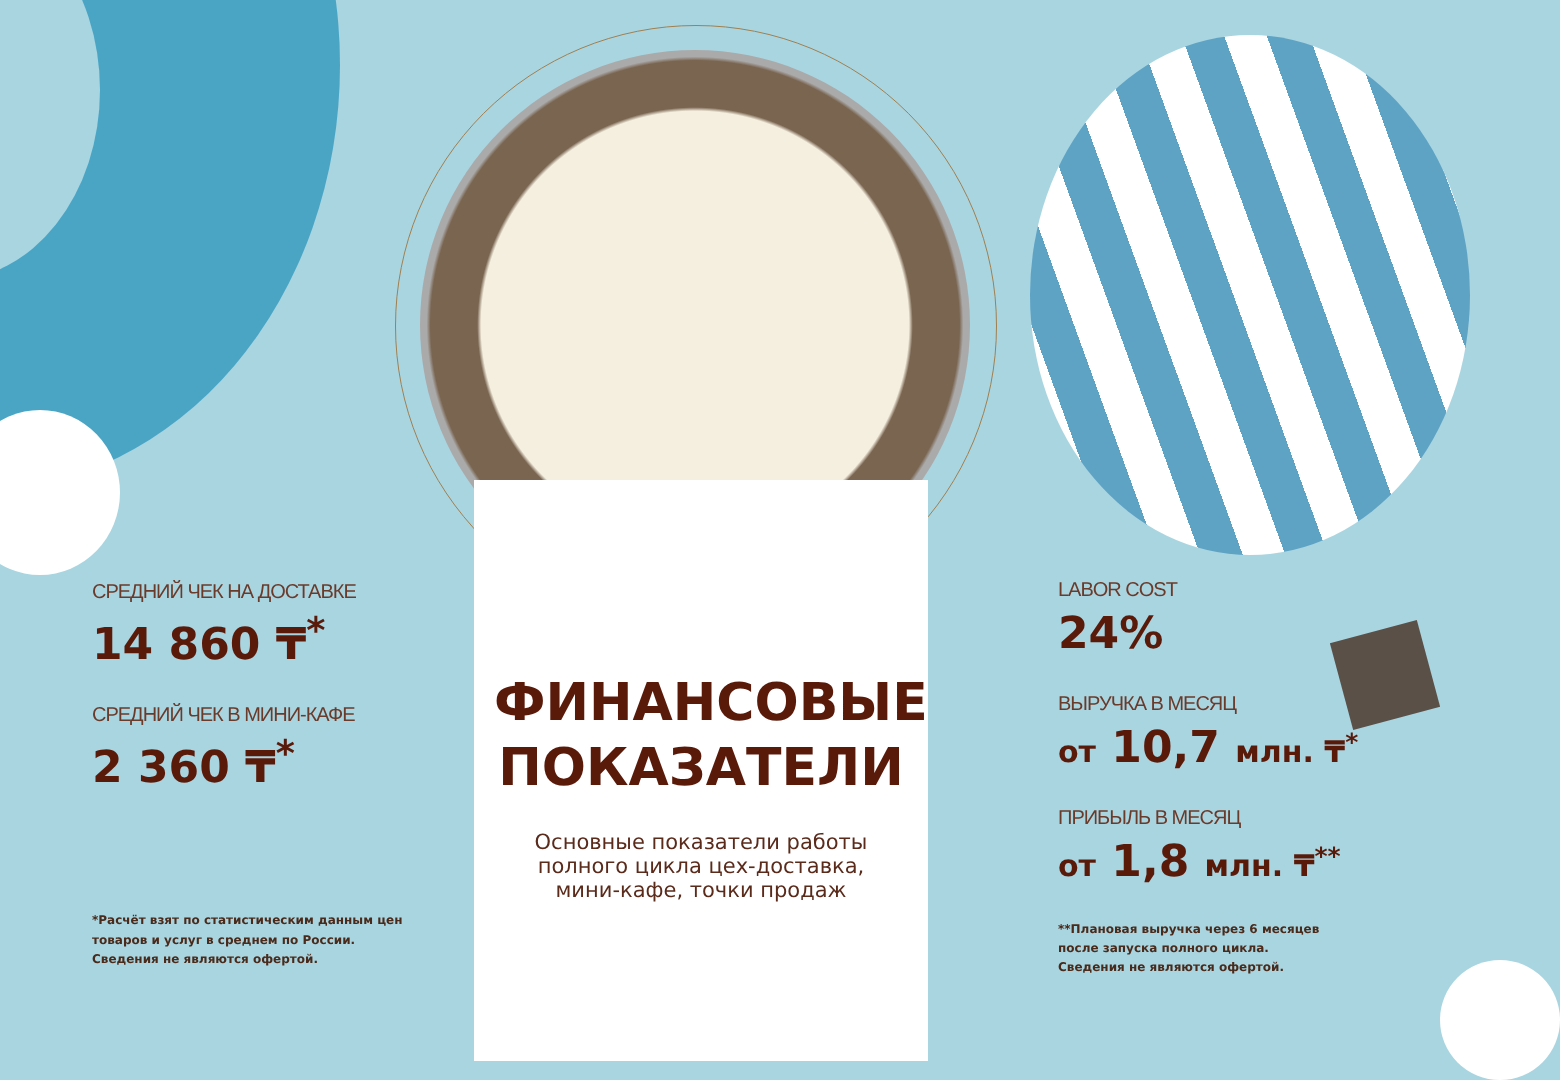СРЕДНИЙ ЧЕК НА ДОСТАВКЕ
14 860 ₸<sup>*</sup>
СРЕДНИЙ ЧЕК В МИНИ-КАФЕ
2 360 ₸<sup>*</sup>
*Расчёт взят по статистическим данным цен
товаров и услуг в среднем по России.
Сведения не являются офертой.
ФИНАНСОВЫЕ
ПОКАЗАТЕЛИ
Основные показатели работы
полного цикла цех-доставка,
мини-кафе, точки продаж
LABOR COST
24%
ВЫРУЧКА В МЕСЯЦ
от 10,7 млн. ₸<sup>*</sup>
ПРИБЫЛЬ В МЕСЯЦ
от 1,8 млн. ₸<sup>**</sup>
**Плановая выручка через 6 месяцев
после запуска полного цикла.
Сведения не являются офертой.